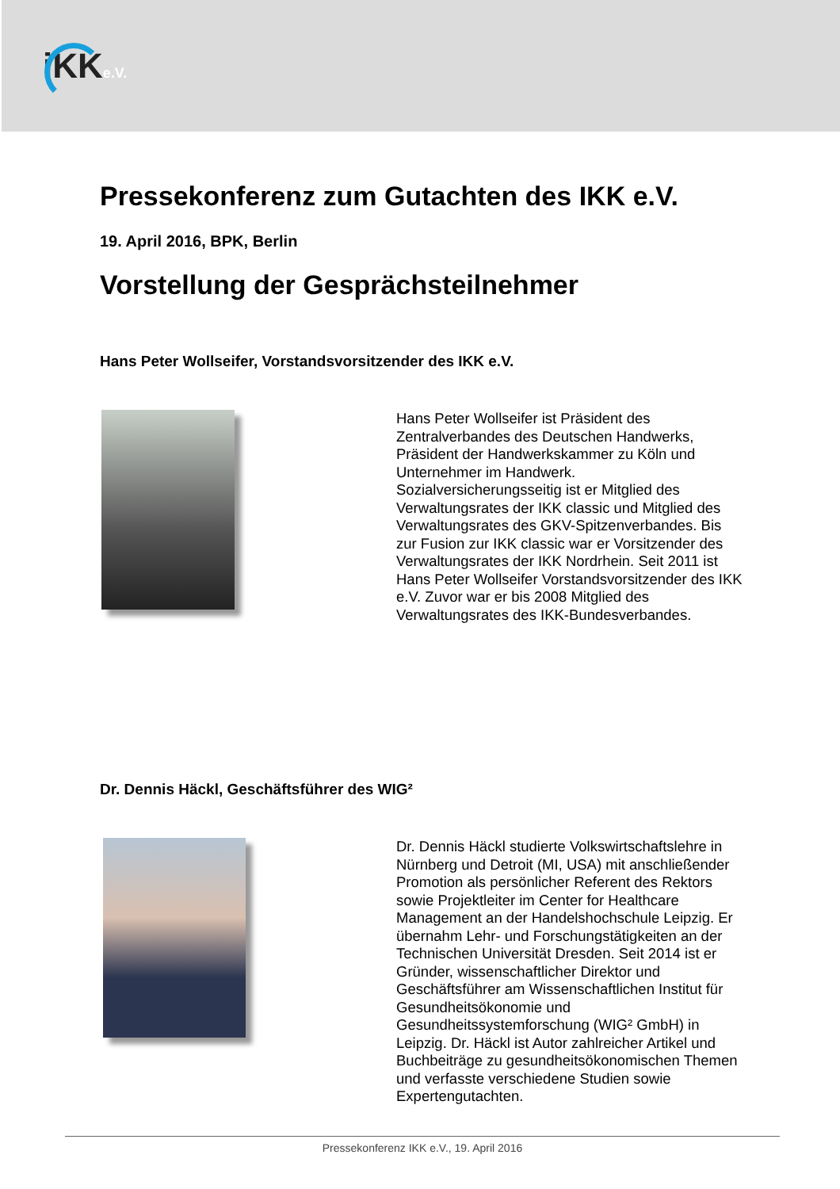iKKe.V.
Pressekonferenz zum Gutachten des IKK e.V.
19. April 2016, BPK, Berlin
Vorstellung der Gesprächsteilnehmer
Hans Peter Wollseifer, Vorstandsvorsitzender des IKK e.V.
Hans Peter Wollseifer ist Präsident des Zentralverbandes des Deutschen Handwerks, Präsident der Handwerkskammer zu Köln und Unternehmer im Handwerk. Sozialversicherungsseitig ist er Mitglied des Verwaltungsrates der IKK classic und Mitglied des Verwaltungsrates des GKV-Spitzenverbandes. Bis zur Fusion zur IKK classic war er Vorsitzender des Verwaltungsrates der IKK Nordrhein. Seit 2011 ist Hans Peter Wollseifer Vorstandsvorsitzender des IKK e.V. Zuvor war er bis 2008 Mitglied des Verwaltungsrates des IKK-Bundesverbandes.
Dr. Dennis Häckl, Geschäftsführer des WIG²
Dr. Dennis Häckl studierte Volkswirtschaftslehre in Nürnberg und Detroit (MI, USA) mit anschließender Promotion als persönlicher Referent des Rektors sowie Projektleiter im Center for Healthcare Management an der Handelshochschule Leipzig. Er übernahm Lehr- und Forschungstätigkeiten an der Technischen Universität Dresden. Seit 2014 ist er Gründer, wissenschaftlicher Direktor und Geschäftsführer am Wissenschaftlichen Institut für Gesundheitsökonomie und Gesundheitssystemforschung (WIG² GmbH) in Leipzig. Dr. Häckl ist Autor zahlreicher Artikel und Buchbeiträge zu gesundheitsökonomischen Themen und verfasste verschiedene Studien sowie Expertengutachten.
Pressekonferenz IKK e.V., 19. April 2016